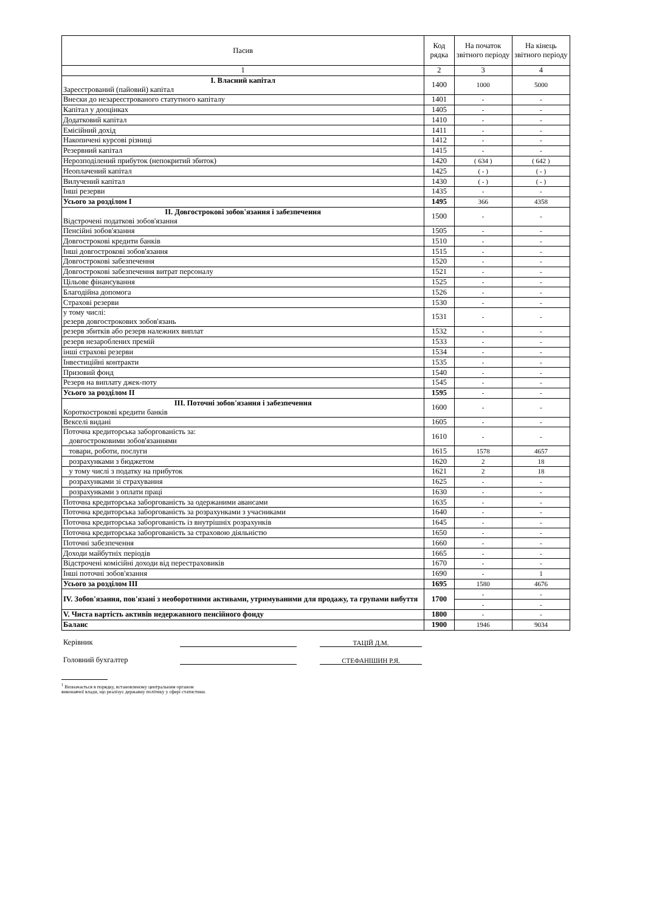| Пасив | Код рядка | На початок звітного періоду | На кінець звітного періоду |
| --- | --- | --- | --- |
| 1 | 2 | 3 | 4 |
| I. Власний капітал Зареєстрований (пайовий) капітал | 1400 | 1000 | 5000 |
| Внески до незареєстрованого статутного капіталу | 1401 | - | - |
| Капітал у дооцінках | 1405 | - | - |
| Додатковий капітал | 1410 | - | - |
| Емісійний дохід | 1411 | - | - |
| Накопичені курсові різниці | 1412 | - | - |
| Резервний капітал | 1415 | - | - |
| Нерозподілений прибуток (непокритий збиток) | 1420 | ( 634 ) | ( 642 ) |
| Неоплачений капітал | 1425 | ( - ) | ( - ) |
| Вилучений капітал | 1430 | ( - ) | ( - ) |
| Інші резерви | 1435 | - | - |
| Усього за розділом I | 1495 | 366 | 4358 |
| II. Довгострокові зобов'язання і забезпечення Відстрочені податкові зобов'язання | 1500 | - | - |
| Пенсійні зобов'язання | 1505 | - | - |
| Довгострокові кредити банків | 1510 | - | - |
| Інші довгострокові зобов'язання | 1515 | - | - |
| Довгострокові забезпечення | 1520 | - | - |
| Довгострокові забезпечення витрат персоналу | 1521 | - | - |
| Цільове фінансування | 1525 | - | - |
| Благодійна допомога | 1526 | - | - |
| Страхові резерви | 1530 | - | - |
| у тому числі: резерв довгострокових зобов'язань | 1531 | - | - |
| резерв збитків або резерв належних виплат | 1532 | - | - |
| резерв незароблених премій | 1533 | - | - |
| інші страхові резерви | 1534 | - | - |
| Інвестиційні контракти | 1535 | - | - |
| Призовий фонд | 1540 | - | - |
| Резерв на виплату джек-поту | 1545 | - | - |
| Усього за розділом II | 1595 | - | - |
| III. Поточні зобов'язання і забезпечення Короткострокові кредити банків | 1600 | - | - |
| Векселі видані | 1605 | - | - |
| Поточна кредиторська заборгованість за: довгостроковими зобов'язаннями | 1610 | - | - |
| товари, роботи, послуги | 1615 | 1578 | 4657 |
| розрахунками з бюджетом | 1620 | 2 | 18 |
| у тому числі з податку на прибуток | 1621 | 2 | 18 |
| розрахунками зі страхування | 1625 | - | - |
| розрахунками з оплати праці | 1630 | - | - |
| Поточна кредиторська заборгованість за одержаними авансами | 1635 | - | - |
| Поточна кредиторська заборгованість за розрахунками з учасниками | 1640 | - | - |
| Поточна кредиторська заборгованість із внутрішніх розрахунків | 1645 | - | - |
| Поточна кредиторська заборгованість за страховою діяльністю | 1650 | - | - |
| Поточні забезпечення | 1660 | - | - |
| Доходи майбутніх періодів | 1665 | - | - |
| Відстрочені комісійні доходи від перестраховиків | 1670 | - | - |
| Інші поточні зобов'язання | 1690 | - | 1 |
| Усього за розділом III | 1695 | 1580 | 4676 |
| IV. Зобов'язання, пов'язані з необоротними активами, утримуваними для продажу, та групами вибуття | 1700 | - | - |
| | | - | - |
| V. Чиста вартість активів недержавного пенсійного фонду | 1800 | - | - |
| Баланс | 1900 | 1946 | 9034 |
Керівник ТАЦІЙ Д.М.
Головний бухгалтер СТЕФАНІШИН Р.Я.
<sup>1</sup> Визначається в порядку, встановленому центральним органом
виконавчої влади, що реалізує державну політику у сфері статистики.